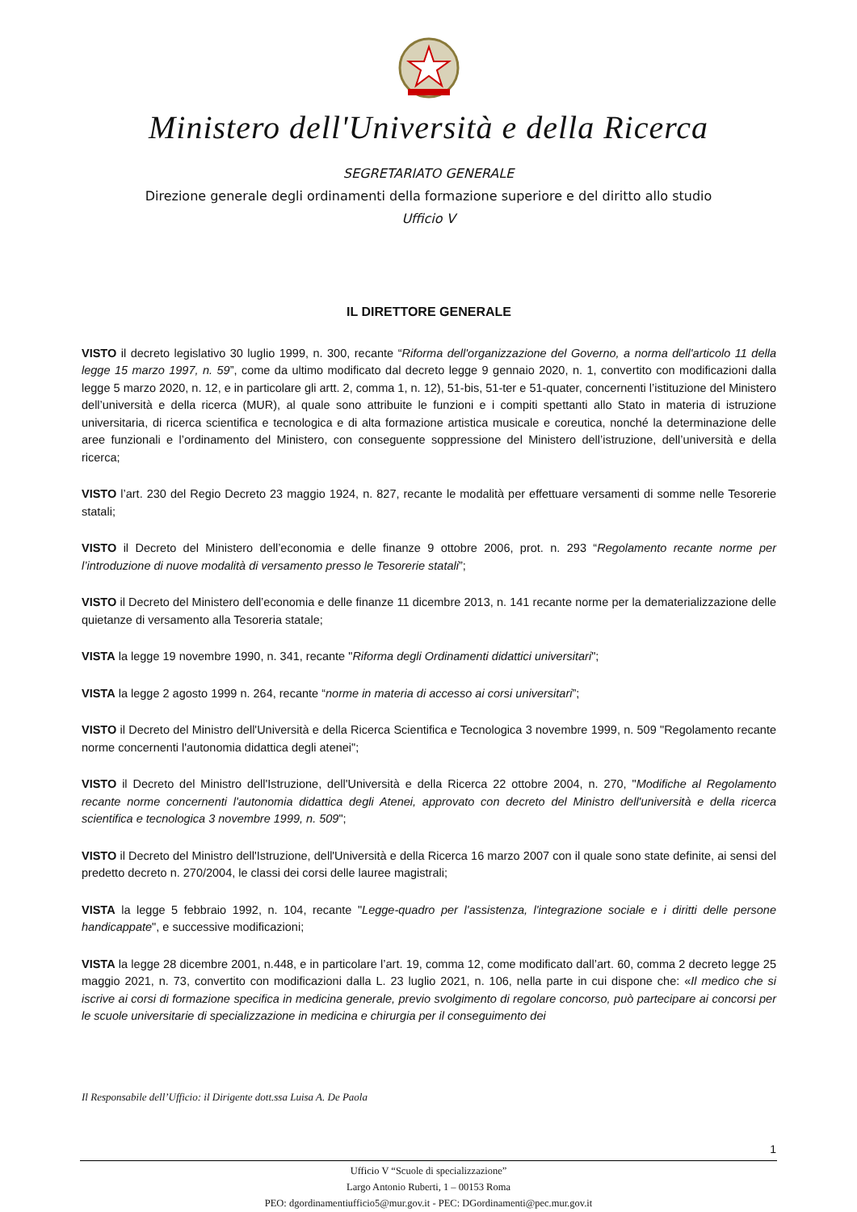Ministero dell'Università e della Ricerca
SEGRETARIATO GENERALE
Direzione generale degli ordinamenti della formazione superiore e del diritto allo studio
Ufficio V
IL DIRETTORE GENERALE
VISTO il decreto legislativo 30 luglio 1999, n. 300, recante “Riforma dell'organizzazione del Governo, a norma dell'articolo 11 della legge 15 marzo 1997, n. 59”, come da ultimo modificato dal decreto legge 9 gennaio 2020, n. 1, convertito con modificazioni dalla legge 5 marzo 2020, n. 12, e in particolare gli artt. 2, comma 1, n. 12), 51-bis, 51-ter e 51-quater, concernenti l’istituzione del Ministero dell’università e della ricerca (MUR), al quale sono attribuite le funzioni e i compiti spettanti allo Stato in materia di istruzione universitaria, di ricerca scientifica e tecnologica e di alta formazione artistica musicale e coreutica, nonché la determinazione delle aree funzionali e l’ordinamento del Ministero, con conseguente soppressione del Ministero dell’istruzione, dell’università e della ricerca;
VISTO l’art. 230 del Regio Decreto 23 maggio 1924, n. 827, recante le modalità per effettuare versamenti di somme nelle Tesorerie statali;
VISTO il Decreto del Ministero dell’economia e delle finanze 9 ottobre 2006, prot. n. 293 “Regolamento recante norme per l’introduzione di nuove modalità di versamento presso le Tesorerie statali”;
VISTO il Decreto del Ministero dell’economia e delle finanze 11 dicembre 2013, n. 141 recante norme per la dematerializzazione delle quietanze di versamento alla Tesoreria statale;
VISTA la legge 19 novembre 1990, n. 341, recante "Riforma degli Ordinamenti didattici universitari";
VISTA la legge 2 agosto 1999 n. 264, recante “norme in materia di accesso ai corsi universitari”;
VISTO il Decreto del Ministro dell'Università e della Ricerca Scientifica e Tecnologica 3 novembre 1999, n. 509 "Regolamento recante norme concernenti l'autonomia didattica degli atenei";
VISTO il Decreto del Ministro dell'Istruzione, dell'Università e della Ricerca 22 ottobre 2004, n. 270, "Modifiche al Regolamento recante norme concernenti l'autonomia didattica degli Atenei, approvato con decreto del Ministro dell'università e della ricerca scientifica e tecnologica 3 novembre 1999, n. 509";
VISTO il Decreto del Ministro dell'Istruzione, dell'Università e della Ricerca 16 marzo 2007 con il quale sono state definite, ai sensi del predetto decreto n. 270/2004, le classi dei corsi delle lauree magistrali;
VISTA la legge 5 febbraio 1992, n. 104, recante "Legge-quadro per l'assistenza, l'integrazione sociale e i diritti delle persone handicappate", e successive modificazioni;
VISTA la legge 28 dicembre 2001, n.448, e in particolare l’art. 19, comma 12, come modificato dall’art. 60, comma 2 decreto legge 25 maggio 2021, n. 73, convertito con modificazioni dalla L. 23 luglio 2021, n. 106, nella parte in cui dispone che: «Il medico che si iscrive ai corsi di formazione specifica in medicina generale, previo svolgimento di regolare concorso, può partecipare ai concorsi per le scuole universitarie di specializzazione in medicina e chirurgia per il conseguimento dei
Il Responsabile dell’Ufficio: il Dirigente dott.ssa Luisa A. De Paola
1
Ufficio V “Scuole di specializzazione”
Largo Antonio Ruberti, 1 – 00153 Roma
PEO: dgordinamentiufficio5@mur.gov.it - PEC: DGordinamenti@pec.mur.gov.it